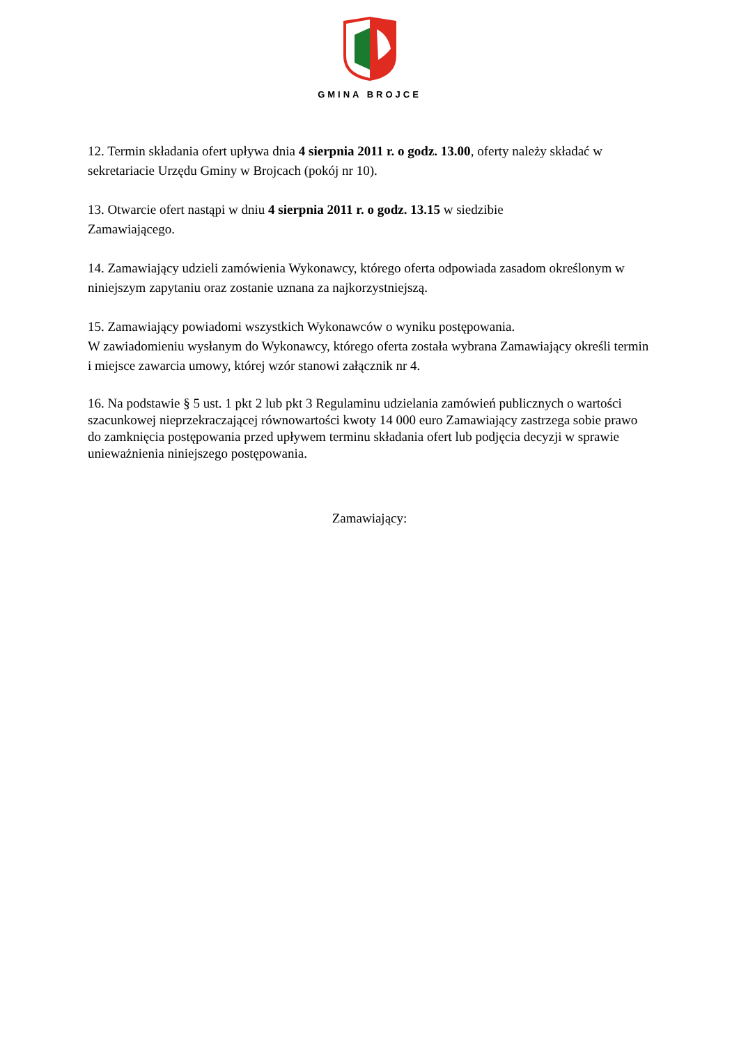GMINA BROJCE
12. Termin składania ofert upływa dnia 4 sierpnia 2011 r. o godz. 13.00, oferty należy składać w sekretariacie Urzędu Gminy w Brojcach (pokój nr 10).
13. Otwarcie ofert nastąpi w dniu 4 sierpnia 2011 r. o godz. 13.15 w siedzibie
Zamawiającego.
14. Zamawiający udzieli zamówienia Wykonawcy, którego oferta odpowiada zasadom określonym w niniejszym zapytaniu oraz zostanie uznana za najkorzystniejszą.
15. Zamawiający powiadomi wszystkich Wykonawców o wyniku postępowania.
W zawiadomieniu wysłanym do Wykonawcy, którego oferta została wybrana Zamawiający określi termin i miejsce zawarcia umowy, której wzór stanowi załącznik nr 4.
16. Na podstawie § 5 ust. 1 pkt 2 lub pkt 3 Regulaminu udzielania zamówień publicznych o wartości szacunkowej nieprzekraczającej równowartości kwoty 14 000 euro Zamawiający zastrzega sobie prawo do zamknięcia postępowania przed upływem terminu składania ofert lub podjęcia decyzji w sprawie unieważnienia niniejszego postępowania.
Zamawiający: